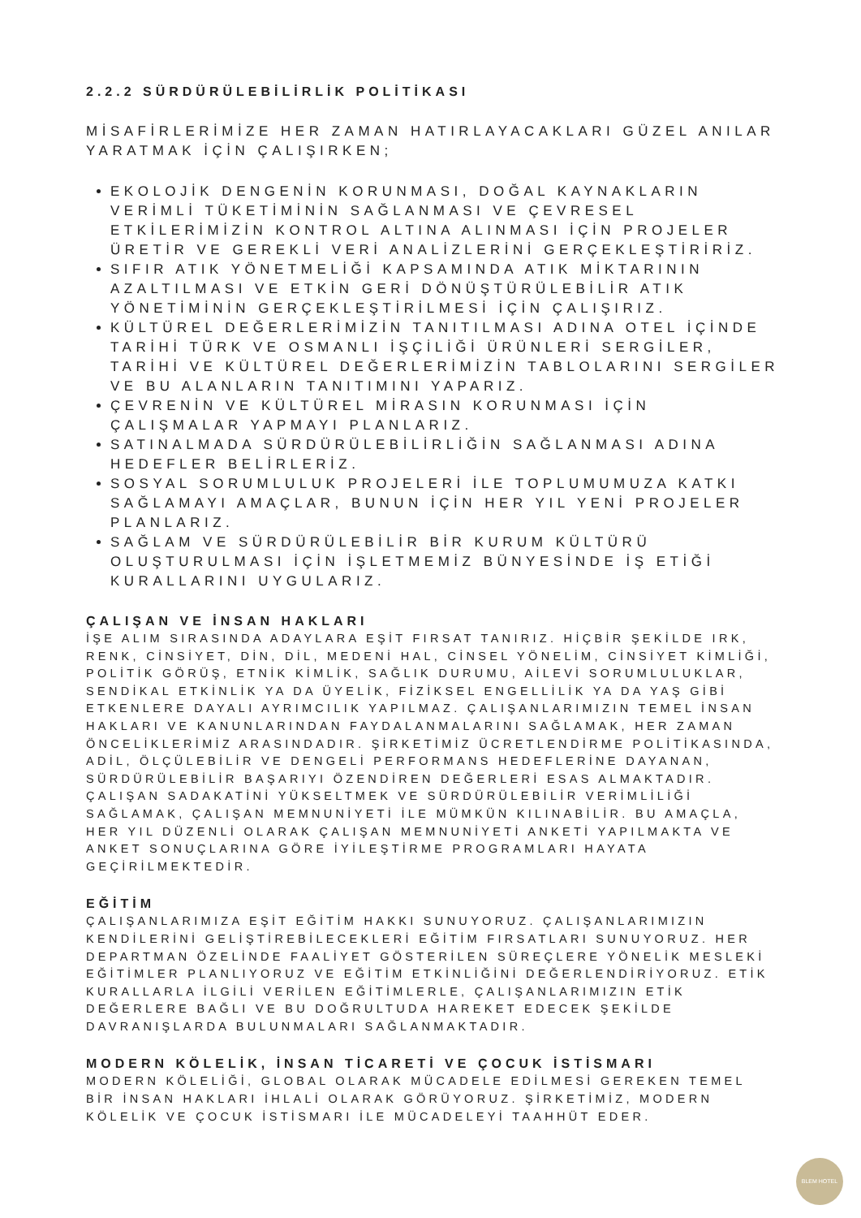2.2.2 SÜRDÜRÜLEBİLİRLİK POLİTİKASI
MİSAFİRLERİMİZE HER ZAMAN HATIRLAYACAKLARI GÜZEL ANILAR YARATMAK İÇİN ÇALIŞIRKEN;
EKOLOJİK DENGENİN KORUNMASI, DOĞAL KAYNAKLARIN VERİMLİ TÜKETİMİNİN SAĞLANMASI VE ÇEVRESEL ETKİLERİMİZİN KONTROL ALTINA ALINMASI İÇİN PROJELER ÜRETİR VE GEREKLİ VERİ ANALİZLERİNİ GERÇEKLEŞTİRİRİZ.
SIFIR ATIK YÖNETMELİĞİ KAPSAMINDA ATIK MİKTARININ AZALTILMASI VE ETKİN GERİ DÖNÜŞTÜRÜLEBİLİR ATIK YÖNETİMİNİN GERÇEKLEŞTİRİLMESİ İÇİN ÇALIŞIRIZ.
KÜLTÜREL DEĞERLERİMİZİN TANITILMASI ADINA OTEL İÇİNDE TARİHİ TÜRK VE OSMANLI İŞÇİLİĞİ ÜRÜNLERİ SERGİLER, TARİHİ VE KÜLTÜREL DEĞERLERİMİZİN TABLOLARINI SERGİLER VE BU ALANLARIN TANITIMINI YAPARIZ.
ÇEVRENİN VE KÜLTÜREL MİRASIN KORUNMASI İÇİN ÇALIŞMALAR YAPMAYI PLANLARIZ.
SATINALMADA SÜRDÜRÜLEBİLİRLİĞİN SAĞLANMASI ADINA HEDEFLER BELİRLERİZ.
SOSYAL SORUMLULUK PROJELERİ İLE TOPLUMUMUZA KATKI SAĞLAMAYI AMAÇLAR, BUNUN İÇİN HER YIL YENİ PROJELER PLANLARIZ.
SAĞLAM VE SÜRDÜRÜLEBİLİR BİR KURUM KÜLTÜRÜ OLUŞTURULMASI İÇİN İŞLETMEMİZ BÜNYESİNDE İŞ ETİĞİ KURALLARINI UYGULARIZ.
ÇALIŞAN VE İNSAN HAKLARI
İŞE ALIM SIRASINDA ADAYLARA EŞİT FIRSAT TANIRIZ. HİÇBİR ŞEKİLDE IRK, RENK, CİNSİYET, DİN, DİL, MEDENİ HAL, CİNSEL YÖNELİM, CİNSİYET KİMLİĞİ, POLİTİK GÖRÜŞ, ETNİK KİMLİK, SAĞLIK DURUMU, AİLEVİ SORUMLULUKLAR, SENDİKAL ETKİNLİK YA DA ÜYELİK, FİZİKSEL ENGELLİLİK YA DA YAŞ GİBİ ETKENLERE DAYALI AYRIMCILIK YAPILMAZ. ÇALIŞANLARIMIZIN TEMEL İNSAN HAKLARI VE KANUNLARINDAN FAYDALANMALARINI SAĞLAMAK, HER ZAMAN ÖNCELİKLERİMİZ ARASINDADIR. ŞİRKETİMİZ ÜCRETLENDİRME POLİTİKASINDA, ADİL, ÖLÇÜLEBİLİR VE DENGELİ PERFORMANS HEDEFLERİNE DAYANAN, SÜRDÜRÜLEBİLİR BAŞARIYI ÖZENDİREN DEĞERLERİ ESAS ALMAKTADIR. ÇALIŞAN SADAKATİNİ YÜKSELTMEK VE SÜRDÜRÜLEBİLİR VERİMLİLİĞİ SAĞLAMAK, ÇALIŞAN MEMNUNİYETİ İLE MÜMKÜN KILINABİLİR. BU AMAÇLA, HER YIL DÜZENLİ OLARAK ÇALIŞAN MEMNUNİYETİ ANKETİ YAPILMAKTA VE ANKET SONUÇLARINA GÖRE İYİLEŞTİRME PROGRAMLARI HAYATA GEÇİRİLMEKTEDİR.
EĞİTİM
ÇALIŞANLARIMIZA EŞİT EĞİTİM HAKKI SUNUYORUZ. ÇALIŞANLARIMIZIN KENDİLERİNİ GELİŞTİREBİLECEKLERİ EĞİTİM FIRSATLARI SUNUYORUZ. HER DEPARTMAN ÖZELİNDE FAALİYET GÖSTERİLEN SÜREÇLERE YÖNELİK MESLEKİ EĞİTİMLER PLANLIYORUZ VE EĞİTİM ETKİNLİĞİNİ DEĞERLENDİRİYORUZ. ETİK KURALLARLA İLGİLİ VERİLEN EĞİTİMLERLE, ÇALIŞANLARIMIZIN ETİK DEĞERLERE BAĞLI VE BU DOĞRULTUDA HAREKET EDECEK ŞEKİLDE DAVRANIŞLARDA BULUNMALARI SAĞLANMAKTADIR.
MODERN KÖLELİK, İNSAN TİCARETİ VE ÇOCUK İSTİSMARI
MODERN KÖLELİĞİ, GLOBAL OLARAK MÜCADELE EDİLMESİ GEREKEN TEMEL BİR İNSAN HAKLARI İHLALİ OLARAK GÖRÜYORUZ. ŞİRKETİMİZ, MODERN KÖLELİK VE ÇOCUK İSTİSMARI İLE MÜCADELEYİ TAAHHÜT EDER.
BLEM HOTEL